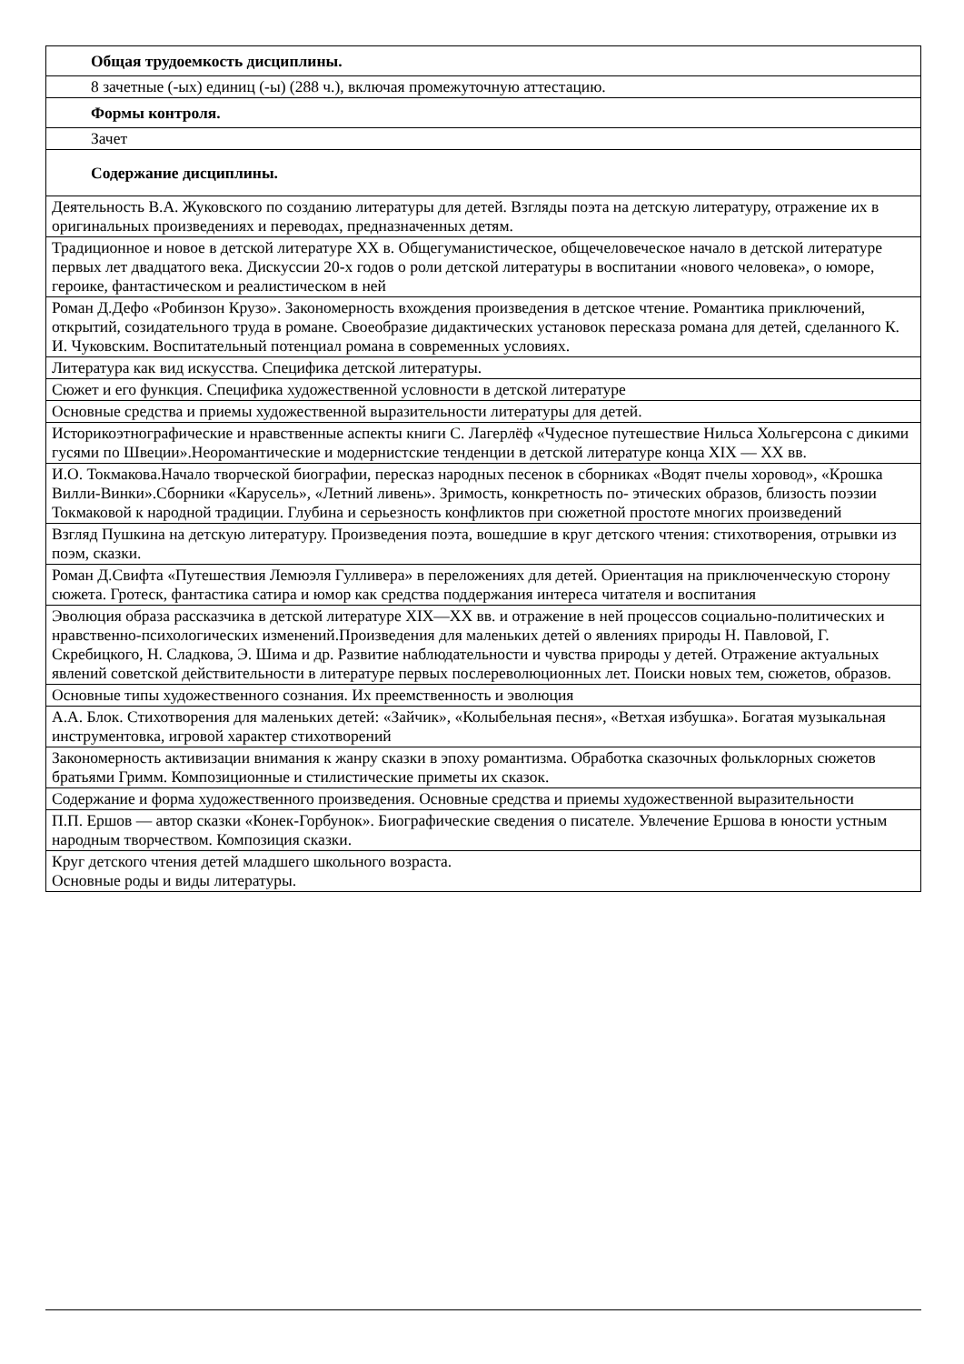| Общая трудоемкость дисциплины. |
| 8 зачетные (-ых) единиц (-ы) (288 ч.), включая промежуточную аттестацию. |
| Формы контроля. |
| Зачет |
| Содержание дисциплины. |
| Деятельность В.А. Жуковского по созданию литературы для детей. Взгляды поэта на детскую литературу, отражение их в оригинальных произведениях и переводах, предназначенных детям. |
| Традиционное и новое в детской литературе XX в. Общегуманистическое, общечеловеческое начало в детской литературе первых лет двадцатого века. Дискуссии 20-х годов о роли детской литературы в воспитании «нового человека», о юморе, героике, фантастическом и реалистическом в ней |
| Роман Д.Дефо «Робинзон Крузо». Закономерность вхождения произведения в детское чтение. Романтика приключений, открытий, созидательного труда в романе. Своеобразие дидактических установок пересказа романа для детей, сделанного К. И. Чуковским. Воспитательный потенциал романа в современных условиях. |
| Литература как вид искусства. Специфика детской литературы. |
| Сюжет и его функция. Специфика художественной условности в детской литературе |
| Основные средства и приемы художественной выразительности литературы для детей. |
| Историкоэтнографические и нравственные аспекты книги С. Лагерлёф «Чудесное путешествие Нильса Хольгерсона с дикими гусями по Швеции».Неоромантические и модернистские тенденции в детской литературе конца XIX — XX вв. |
| И.О. Токмакова.Начало творческой биографии, пересказ народных песенок в сборниках «Водят пчелы хоровод», «Крошка Вилли-Винки».Сборники «Карусель», «Летний ливень». Зримость, конкретность по- этических образов, близость поэзии Токмаковой к народной традиции. Глубина и серьезность конфликтов при сюжетной простоте многих произведений |
| Взгляд Пушкина на детскую литературу. Произведения поэта, вошедшие в круг детского чтения: стихотворения, отрывки из поэм, сказки. |
| Роман Д.Свифта «Путешествия Лемюэля Гулливера» в переложениях для детей. Ориентация на приключенческую сторону сюжета. Гротеск, фантастика сатира и юмор как средства поддержания интереса читателя и воспитания |
| Эволюция образа рассказчика в детской литературе XIX—XX вв. и отражение в ней процессов социально-политических и нравственно-психологических изменений.Произведения для маленьких детей о явлениях природы Н. Павловой, Г. Скребицкого, Н. Сладкова, Э. Шима и др. Развитие наблюдательности и чувства природы у детей. Отражение актуальных явлений советской действительности в литературе первых послереволюционных лет. Поиски новых тем, сюжетов, образов. |
| Основные типы художественного сознания. Их преемственность и эволюция |
| А.А. Блок. Стихотворения для маленьких детей: «Зайчик», «Колыбельная песня», «Ветхая избушка». Богатая музыкальная инструментовка, игровой характер стихотворений |
| Закономерность активизации внимания к жанру сказки в эпоху романтизма. Обработка сказочных фольклорных сюжетов братьями Гримм. Композиционные и стилистические приметы их сказок. |
| Содержание и форма художественного произведения. Основные средства и приемы художественной выразительности |
| П.П. Ершов — автор сказки «Конек-Горбунок». Биографические сведения о писателе. Увлечение Ершова в юности устным народным творчеством. Композиция сказки. |
| Круг детского чтения детей младшего школьного возраста. Основные роды и виды литературы. |